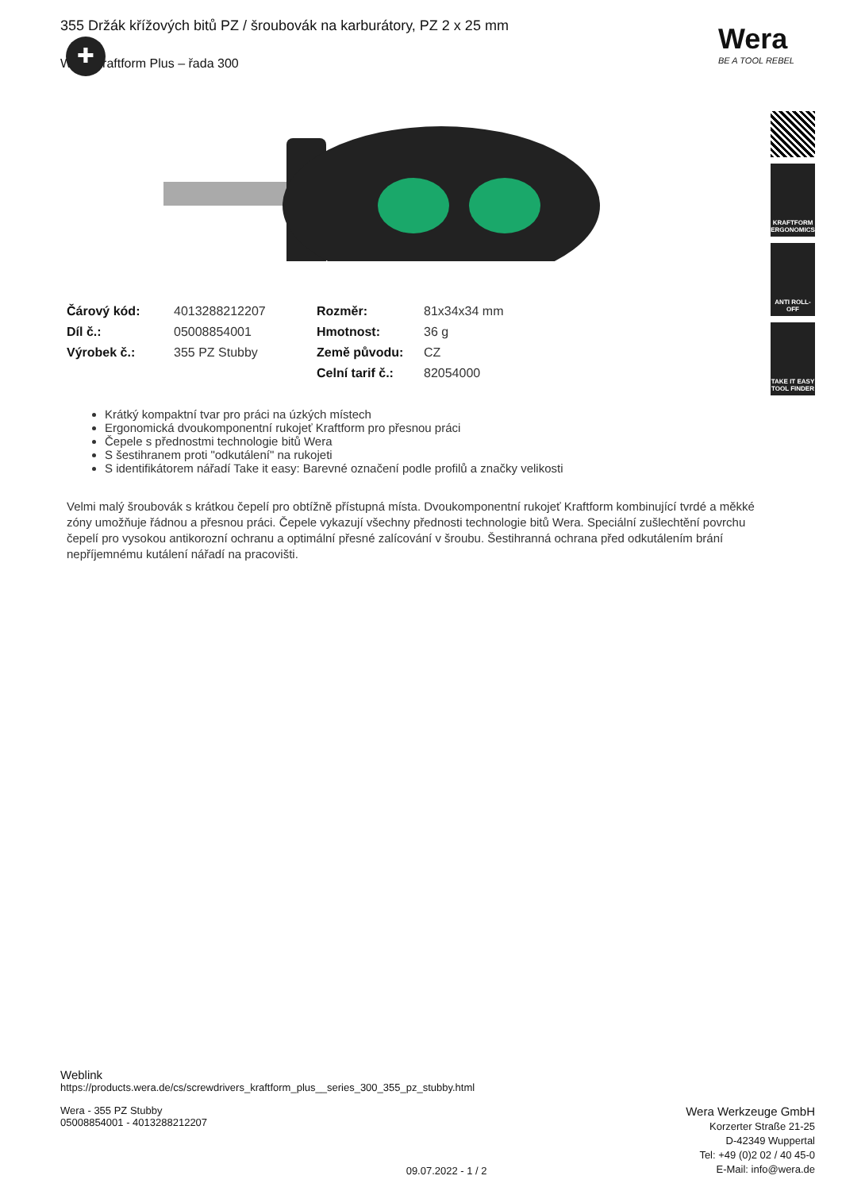Wera
BE A TOOL REBEL
KRAFTFORM ERGONOMICS
ANTI ROLL-OFF
TAKE IT EASY TOOL FINDER
355 Držák křížových bitů PZ / šroubovák na karburátory, PZ 2 x 25 mm
Wera Kraftform Plus – řada 300
✚
| Čárový kód: | 4013288212207 | Rozměr: | 81x34x34 mm |
| Díl č.: | 05008854001 | Hmotnost: | 36 g |
| Výrobek č.: | 355 PZ Stubby | Země původu: | CZ |
| | | Celní tarif č.: | 82054000 |
Krátký kompaktní tvar pro práci na úzkých místech
Ergonomická dvoukomponentní rukojeť Kraftform pro přesnou práci
Čepele s přednostmi technologie bitů Wera
S šestihranem proti "odkutálení" na rukojeti
S identifikátorem nářadí Take it easy: Barevné označení podle profilů a značky velikosti
Velmi malý šroubovák s krátkou čepelí pro obtížně přístupná místa. Dvoukomponentní rukojeť Kraftform kombinující tvrdé a měkké zóny umožňuje řádnou a přesnou práci. Čepele vykazují všechny přednosti technologie bitů Wera. Speciální zušlechtění povrchu čepelí pro vysokou antikorozní ochranu a optimální přesné zalícování v šroubu. Šestihranná ochrana před odkutálením brání nepříjemnému kutálení nářadí na pracovišti.
Weblink
https://products.wera.de/cs/screwdrivers_kraftform_plus__series_300_355_pz_stubby.html
Wera - 355 PZ Stubby
05008854001 - 4013288212207
09.07.2022 - 1 / 2
Wera Werkzeuge GmbH
Korzerter Straße 21-25
D-42349 Wuppertal
Tel: +49 (0)2 02 / 40 45-0
E-Mail: info@wera.de